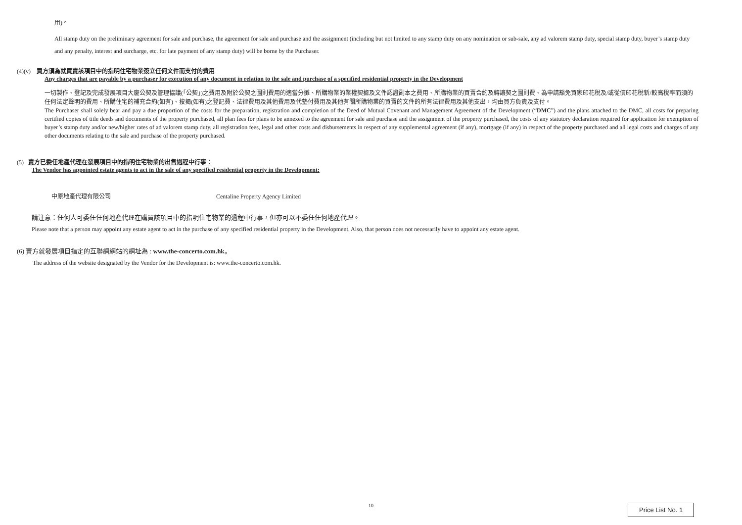用)。
All stamp duty on the preliminary agreement for sale and purchase, the agreement for sale and purchase and the assignment (including but not limited to any stamp duty on any nomination or sub-sale, any ad valorem stamp duty, special stamp duty, buyer’s stamp duty and any penalty, interest and surcharge, etc. for late payment of any stamp duty) will be borne by the Purchaser.
(4)(v) 買方須為就買賣該項目中的指明住宅物業簽立任何文件而支付的費用
Any charges that are payable by a purchaser for execution of any document in relation to the sale and purchase of a specified residential property in the Development
一切製作、登記及完成發展項目大廈公契及管理協議(「公契」)之費用及附於公契之圖則費用的適當分攤、所購物業的業權契據及文件認證副本之費用、所購物業的買賣合約及轉讓契之圖則費、為申請豁免買家印花稅及/或從價印花稅新/較高稅率而須的任何法定聲明的費用、所購住宅的補充合約(如有)、按揭(如有)之登記費、法律費用及其他費用及代墊付費用及其他有關所購物業的買賣的文件的所有法律費用及其他支出，均由買方負責及支付。
The Purchaser shall solely bear and pay a due proportion of the costs for the preparation, registration and completion of the Deed of Mutual Covenant and Management Agreement of the Development (“DMC”) and the plans attached to the DMC, all costs for preparing certified copies of title deeds and documents of the property purchased, all plan fees for plans to be annexed to the agreement for sale and purchase and the assignment of the property purchased, the costs of any statutory declaration required for application for exemption of buyer’s stamp duty and/or new/higher rates of ad valorem stamp duty, all registration fees, legal and other costs and disbursements in respect of any supplemental agreement (if any), mortgage (if any) in respect of the property purchased and all legal costs and charges of any other documents relating to the sale and purchase of the property purchased.
(5) 賣方已委任地產代理在發展項目中的指明住宅物業的出售過程中行事：
The Vendor has appointed estate agents to act in the sale of any specified residential property in the Development:
中原地產代理有限公司 Centaline Property Agency Limited
請注意：任何人可委任任何地產代理在購買該項目中的指明住宅物業的過程中行事，但亦可以不委任任何地產代理。
Please note that a person may appoint any estate agent to act in the purchase of any specified residential property in the Development. Also, that person does not necessarily have to appoint any estate agent.
(6) 賣方就發展項目指定的互聯網網站的網址為 : www.the-concerto.com.hk。
The address of the website designated by the Vendor for the Development is: www.the-concerto.com.hk.
10
Price List No. 1